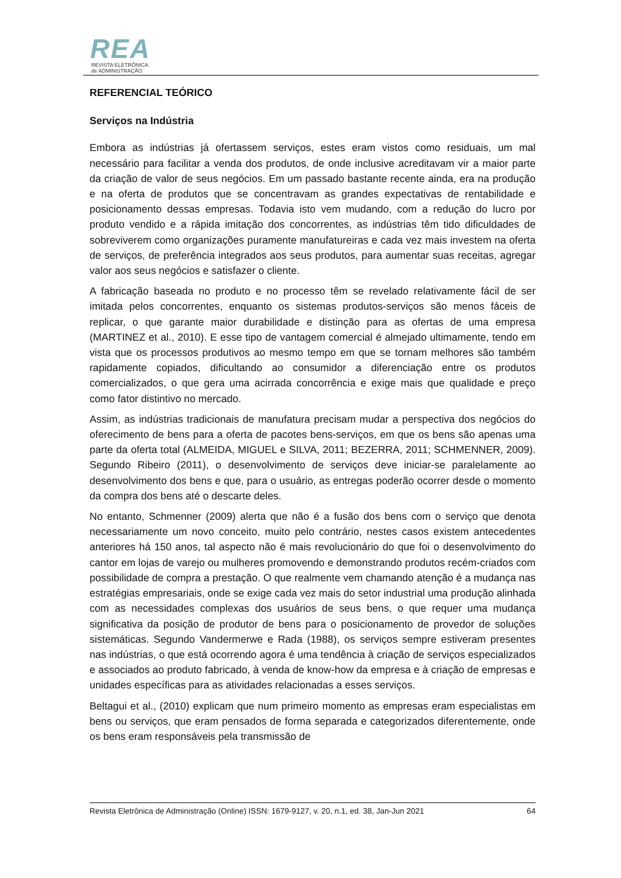REA
REVISTA ELETRÔNICA
de ADMINISTRAÇÃO
REFERENCIAL TEÓRICO
Serviços na Indústria
Embora as indústrias já ofertassem serviços, estes eram vistos como residuais, um mal necessário para facilitar a venda dos produtos, de onde inclusive acreditavam vir a maior parte da criação de valor de seus negócios. Em um passado bastante recente ainda, era na produção e na oferta de produtos que se concentravam as grandes expectativas de rentabilidade e posicionamento dessas empresas. Todavia isto vem mudando, com a redução do lucro por produto vendido e a rápida imitação dos concorrentes, as indústrias têm tido dificuldades de sobreviverem como organizações puramente manufatureiras e cada vez mais investem na oferta de serviços, de preferência integrados aos seus produtos, para aumentar suas receitas, agregar valor aos seus negócios e satisfazer o cliente.
A fabricação baseada no produto e no processo têm se revelado relativamente fácil de ser imitada pelos concorrentes, enquanto os sistemas produtos-serviços são menos fáceis de replicar, o que garante maior durabilidade e distinção para as ofertas de uma empresa (MARTINEZ et al., 2010). E esse tipo de vantagem comercial é almejado ultimamente, tendo em vista que os processos produtivos ao mesmo tempo em que se tornam melhores são também rapidamente copiados, dificultando ao consumidor a diferenciação entre os produtos comercializados, o que gera uma acirrada concorrência e exige mais que qualidade e preço como fator distintivo no mercado.
Assim, as indústrias tradicionais de manufatura precisam mudar a perspectiva dos negócios do oferecimento de bens para a oferta de pacotes bens-serviços, em que os bens são apenas uma parte da oferta total (ALMEIDA, MIGUEL e SILVA, 2011; BEZERRA, 2011; SCHMENNER, 2009). Segundo Ribeiro (2011), o desenvolvimento de serviços deve iniciar-se paralelamente ao desenvolvimento dos bens e que, para o usuário, as entregas poderão ocorrer desde o momento da compra dos bens até o descarte deles.
No entanto, Schmenner (2009) alerta que não é a fusão dos bens com o serviço que denota necessariamente um novo conceito, muito pelo contrário, nestes casos existem antecedentes anteriores há 150 anos, tal aspecto não é mais revolucionário do que foi o desenvolvimento do cantor em lojas de varejo ou mulheres promovendo e demonstrando produtos recém-criados com possibilidade de compra a prestação. O que realmente vem chamando atenção é a mudança nas estratégias empresariais, onde se exige cada vez mais do setor industrial uma produção alinhada com as necessidades complexas dos usuários de seus bens, o que requer uma mudança significativa da posição de produtor de bens para o posicionamento de provedor de soluções sistemáticas. Segundo Vandermerwe e Rada (1988), os serviços sempre estiveram presentes nas indústrias, o que está ocorrendo agora é uma tendência à criação de serviços especializados e associados ao produto fabricado, à venda de know-how da empresa e à criação de empresas e unidades específicas para as atividades relacionadas a esses serviços.
Beltagui et al., (2010) explicam que num primeiro momento as empresas eram especialistas em bens ou serviços, que eram pensados de forma separada e categorizados diferentemente, onde os bens eram responsáveis pela transmissão de
Revista Eletrônica de Administração (Online) ISSN: 1679-9127, v. 20, n.1, ed. 38, Jan-Jun 2021 64